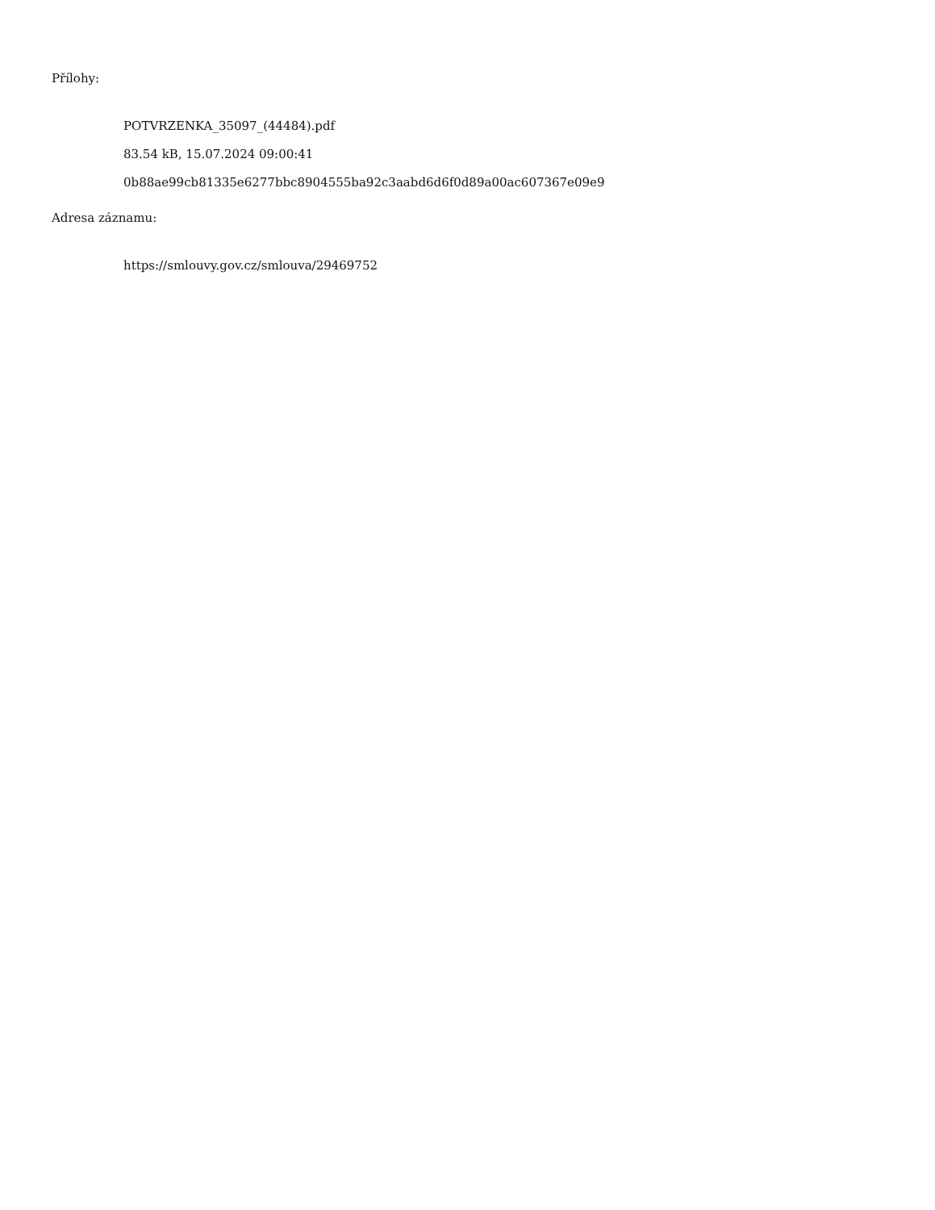Přílohy:
POTVRZENKA_35097_(44484).pdf
83.54 kB, 15.07.2024 09:00:41
0b88ae99cb81335e6277bbc8904555ba92c3aabd6d6f0d89a00ac607367e09e9
Adresa záznamu:
https://smlouvy.gov.cz/smlouva/29469752